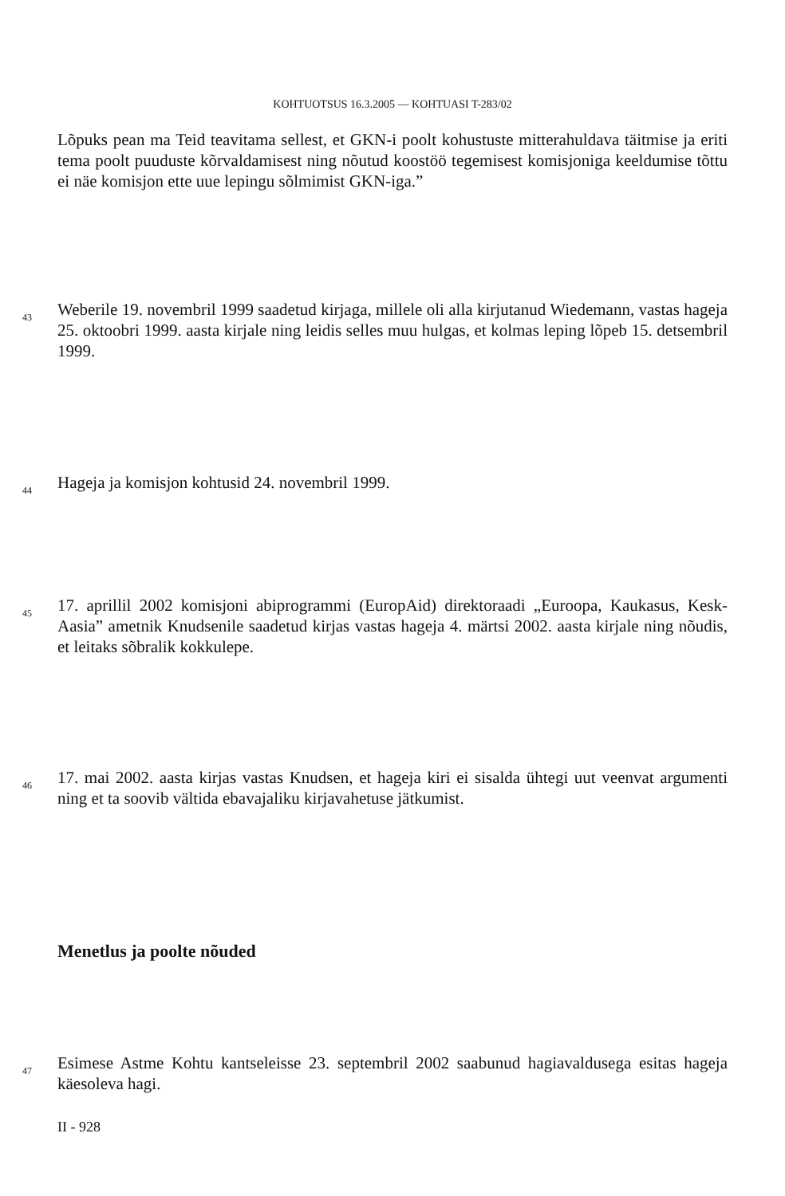KOHTUOTSUS 16.3.2005 — KOHTUASI T-283/02
Lõpuks pean ma Teid teavitama sellest, et GKN-i poolt kohustuste mitterahuldava täitmise ja eriti tema poolt puuduste kõrvaldamisest ning nõutud koostöö tegemisest komisjoniga keeldumise tõttu ei näe komisjon ette uue lepingu sõlmimist GKN-iga.”
43
Weberile 19. novembril 1999 saadetud kirjaga, millele oli alla kirjutanud Wiedemann, vastas hageja 25. oktoobri 1999. aasta kirjale ning leidis selles muu hulgas, et kolmas leping lõpeb 15. detsembril 1999.
44 Hageja ja komisjon kohtusid 24. novembril 1999.
45
17. aprillil 2002 komisjoni abiprogrammi (EuropAid) direktoraadi „Euroopa, Kaukasus, Kesk-Aasia” ametnik Knudsenile saadetud kirjas vastas hageja 4. märtsi 2002. aasta kirjale ning nõudis, et leitaks sõbralik kokkulepe.
46
17. mai 2002. aasta kirjas vastas Knudsen, et hageja kiri ei sisalda ühtegi uut veenvat argumenti ning et ta soovib vältida ebavajaliku kirjavahetuse jätkumist.
Menetlus ja poolte nõuded
47
Esimese Astme Kohtu kantseleisse 23. septembril 2002 saabunud hagiavaldusega esitas hageja käesoleva hagi.
II - 928